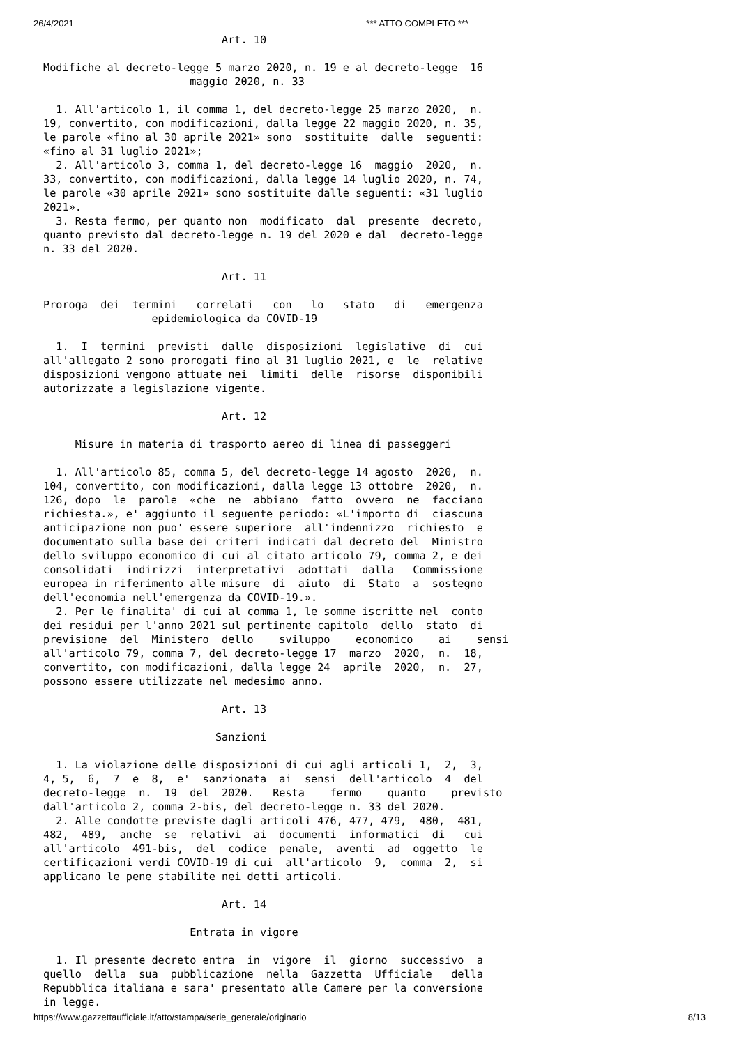26/4/2021 *** ATTO COMPLETO ***
                            Art. 10

Modifiche al decreto-legge 5 marzo 2020, n. 19 e al decreto-legge  16
                       maggio 2020, n. 33

  1. All'articolo 1, il comma 1, del decreto-legge 25 marzo 2020,  n.
19, convertito, con modificazioni, dalla legge 22 maggio 2020, n. 35,
le parole «fino al 30 aprile 2021» sono  sostituite  dalle  seguenti:
«fino al 31 luglio 2021»;
  2. All'articolo 3, comma 1, del decreto-legge 16  maggio  2020,  n.
33, convertito, con modificazioni, dalla legge 14 luglio 2020, n. 74,
le parole «30 aprile 2021» sono sostituite dalle seguenti: «31 luglio
2021».
  3. Resta fermo, per quanto non  modificato  dal  presente  decreto,
quanto previsto dal decreto-legge n. 19 del 2020 e dal  decreto-legge
n. 33 del 2020.

                            Art. 11

Proroga  dei  termini   correlati   con   lo   stato   di   emergenza
                 epidemiologica da COVID-19

  1.  I  termini  previsti  dalle  disposizioni  legislative  di  cui
all'allegato 2 sono prorogati fino al 31 luglio 2021, e  le  relative
disposizioni vengono attuate nei  limiti  delle  risorse  disponibili
autorizzate a legislazione vigente.

                            Art. 12

     Misure in materia di trasporto aereo di linea di passeggeri

  1. All'articolo 85, comma 5, del decreto-legge 14 agosto  2020,  n.
104, convertito, con modificazioni, dalla legge 13 ottobre  2020,  n.
126, dopo  le  parole  «che  ne  abbiano  fatto  ovvero  ne  facciano
richiesta.», e' aggiunto il seguente periodo: «L'importo di  ciascuna
anticipazione non puo' essere superiore  all'indennizzo  richiesto  e
documentato sulla base dei criteri indicati dal decreto del  Ministro
dello sviluppo economico di cui al citato articolo 79, comma 2, e dei
consolidati  indirizzi  interpretativi  adottati  dalla   Commissione
europea in riferimento alle misure  di  aiuto  di  Stato  a  sostegno
dell'economia nell'emergenza da COVID-19.».
  2. Per le finalita' di cui al comma 1, le somme iscritte nel  conto
dei residui per l'anno 2021 sul pertinente capitolo  dello  stato  di
previsione  del  Ministero  dello    sviluppo    economico    ai    sensi
all'articolo 79, comma 7, del decreto-legge 17  marzo  2020,  n.  18,
convertito, con modificazioni, dalla legge 24  aprile  2020,  n.  27,
possono essere utilizzate nel medesimo anno.

                            Art. 13

                           Sanzioni

  1. La violazione delle disposizioni di cui agli articoli 1,  2,  3,
4, 5,  6,  7  e  8,  e'  sanzionata  ai  sensi  dell'articolo  4  del
decreto-legge  n.  19  del  2020.   Resta    fermo    quanto    previsto
dall'articolo 2, comma 2-bis, del decreto-legge n. 33 del 2020.
  2. Alle condotte previste dagli articoli 476, 477, 479,  480,  481,
482,  489,  anche  se  relativi  ai  documenti  informatici  di   cui
all'articolo  491-bis,  del  codice  penale,  aventi  ad  oggetto  le
certificazioni verdi COVID-19 di cui  all'articolo  9,  comma  2,  si
applicano le pene stabilite nei detti articoli.

                            Art. 14

                       Entrata in vigore

  1. Il presente decreto entra  in  vigore  il  giorno  successivo  a
quello  della  sua  pubblicazione  nella  Gazzetta  Ufficiale   della
Repubblica italiana e sara' presentato alle Camere per la conversione
in legge.
https://www.gazzettaufficiale.it/atto/stampa/serie_generale/originario 8/13